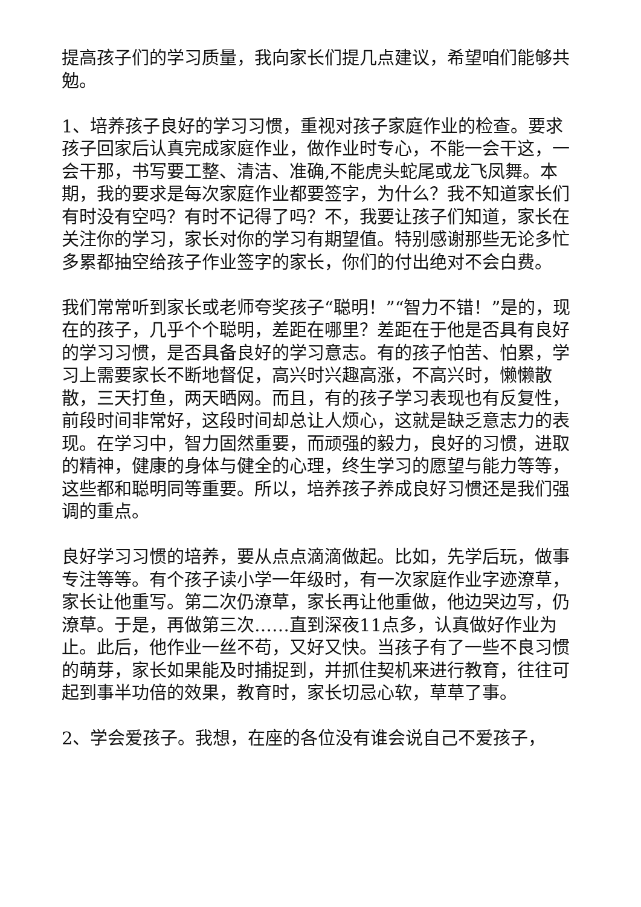提高孩子们的学习质量，我向家长们提几点建议，希望咱们能够共勉。
1、培养孩子良好的学习习惯，重视对孩子家庭作业的检查。要求孩子回家后认真完成家庭作业，做作业时专心，不能一会干这，一会干那，书写要工整、清洁、准确,不能虎头蛇尾或龙飞凤舞。本期，我的要求是每次家庭作业都要签字，为什么？我不知道家长们有时没有空吗？有时不记得了吗？不，我要让孩子们知道，家长在关注你的学习，家长对你的学习有期望值。特别感谢那些无论多忙多累都抽空给孩子作业签字的家长，你们的付出绝对不会白费。
我们常常听到家长或老师夸奖孩子“聪明！”“智力不错！”是的，现在的孩子，几乎个个聪明，差距在哪里？差距在于他是否具有良好的学习习惯，是否具备良好的学习意志。有的孩子怕苦、怕累，学习上需要家长不断地督促，高兴时兴趣高涨，不高兴时，懒懒散散，三天打鱼，两天晒网。而且，有的孩子学习表现也有反复性，前段时间非常好，这段时间却总让人烦心，这就是缺乏意志力的表现。在学习中，智力固然重要，而顽强的毅力，良好的习惯，进取的精神，健康的身体与健全的心理，终生学习的愿望与能力等等，这些都和聪明同等重要。所以，培养孩子养成良好习惯还是我们强调的重点。
良好学习习惯的培养，要从点点滴滴做起。比如，先学后玩，做事专注等等。有个孩子读小学一年级时，有一次家庭作业字迹潦草，家长让他重写。第二次仍潦草，家长再让他重做，他边哭边写，仍潦草。于是，再做第三次……直到深夜11点多，认真做好作业为止。此后，他作业一丝不苟，又好又快。当孩子有了一些不良习惯的萌芽，家长如果能及时捕捉到，并抓住契机来进行教育，往往可起到事半功倍的效果，教育时，家长切忌心软，草草了事。
2、学会爱孩子。我想，在座的各位没有谁会说自己不爱孩子，